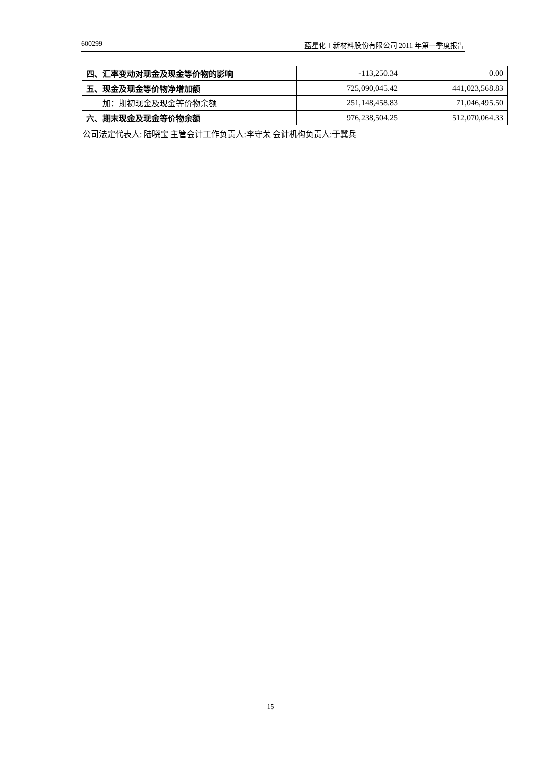600299 蓝星化工新材料股份有限公司 2011 年第一季度报告
| 四、汇率变动对现金及现金等价物的影响 | -113,250.34 | 0.00 |
| 五、现金及现金等价物净增加额 | 725,090,045.42 | 441,023,568.83 |
| 加：期初现金及现金等价物余额 | 251,148,458.83 | 71,046,495.50 |
| 六、期末现金及现金等价物余额 | 976,238,504.25 | 512,070,064.33 |
公司法定代表人: 陆晓宝 主管会计工作负责人:李守荣 会计机构负责人:于冀兵
15